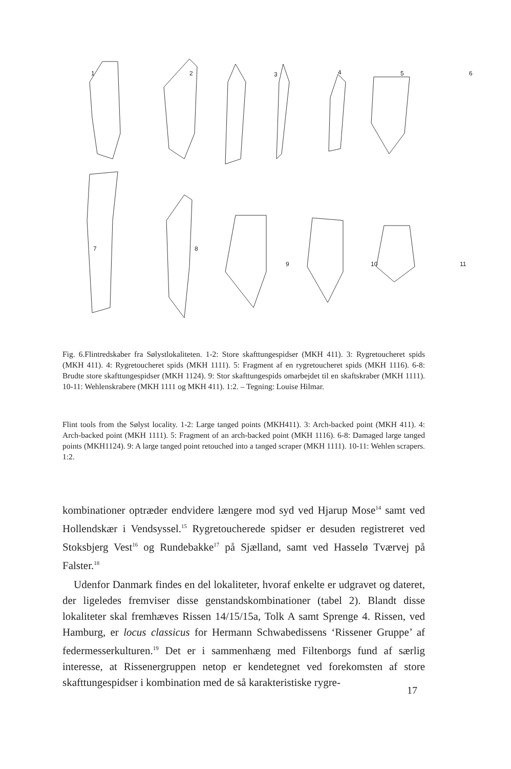1 2 3 4 5 6
7 8
9 10 11
Fig. 6.Flintredskaber fra Sølystlokaliteten. 1-2: Store skafttungespidser (MKH 411). 3: Rygretoucheret spids (MKH 411). 4: Rygretoucheret spids (MKH 1111). 5: Fragment af en rygretoucheret spids (MKH 1116). 6-8: Brudte store skafttungespidser (MKH 1124). 9: Stor skafttungespids omarbejdet til en skaftskraber (MKH 1111). 10-11: Wehlenskrabere (MKH 1111 og MKH 411). 1:2. – Tegning: Louise Hilmar.
Flint tools from the Sølyst locality. 1-2: Large tanged points (MKH411). 3: Arch-backed point (MKH 411). 4: Arch-backed point (MKH 1111). 5: Fragment of an arch-backed point (MKH 1116). 6-8: Damaged large tanged points (MKH1124). 9: A large tanged point retouched into a tanged scraper (MKH 1111). 10-11: Wehlen scrapers. 1:2.
kombinationer optræder endvidere længere mod syd ved Hjarup Mose<sup>14</sup> samt ved Hollendskær i Vendsyssel.<sup>15</sup> Rygretoucherede spidser er desuden registreret ved Stoksbjerg Vest<sup>16</sup> og Rundebakke<sup>17</sup> på Sjælland, samt ved Hasselø Tværvej på Falster.<sup>18</sup>
Udenfor Danmark findes en del lokaliteter, hvoraf enkelte er udgravet og dateret, der ligeledes fremviser disse genstandskombinationer (tabel 2). Blandt disse lokaliteter skal fremhæves Rissen 14/15/15a, Tolk A samt Sprenge 4. Rissen, ved Hamburg, er locus classicus for Hermann Schwabedissens ‘Rissener Gruppe’ af federmesserkulturen.<sup>19</sup> Det er i sammenhæng med Filtenborgs fund af særlig interesse, at Rissenergruppen netop er kendetegnet ved forekomsten af store skafttungespidser i kombination med de så karakteristiske rygre-
17